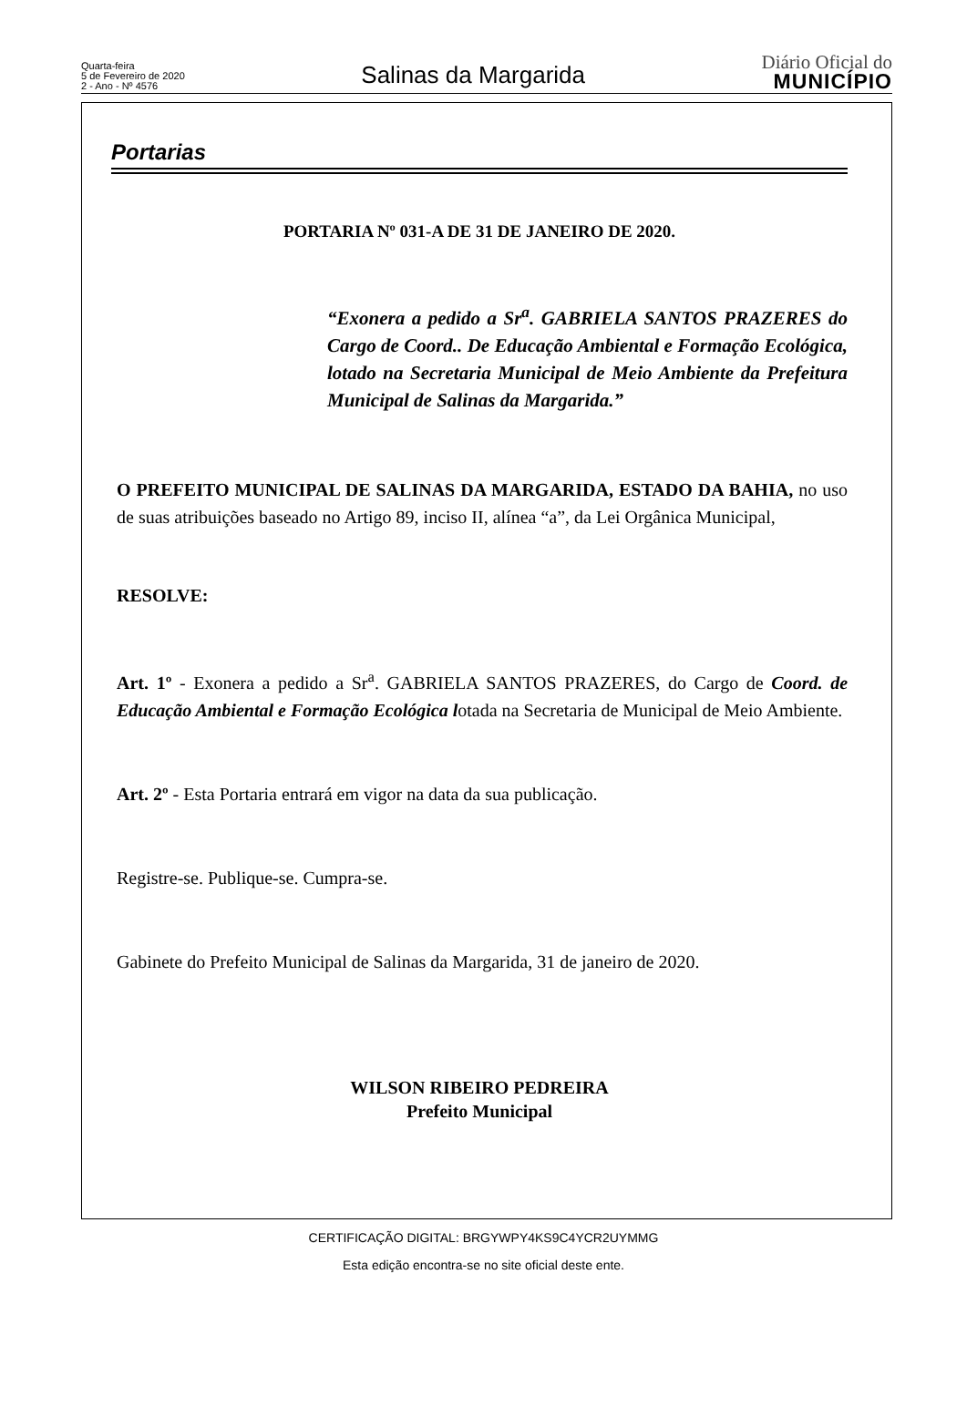Quarta-feira
5 de Fevereiro de 2020
2 - Ano - Nº 4576
Salinas da Margarida
Diário Oficial do
MUNICÍPIO
Portarias
PORTARIA Nº 031-A DE 31 DE JANEIRO DE 2020.
“Exonera a pedido a Sr<sup>a</sup>. GABRIELA SANTOS PRAZERES do Cargo de Coord.. De Educação Ambiental e Formação Ecológica, lotado na Secretaria Municipal de Meio Ambiente da Prefeitura Municipal de Salinas da Margarida.”
O PREFEITO MUNICIPAL DE SALINAS DA MARGARIDA, ESTADO DA BAHIA, no uso de suas atribuições baseado no Artigo 89, inciso II, alínea “a”, da Lei Orgânica Municipal,
RESOLVE:
Art. 1º - Exonera a pedido a Sr<sup>a</sup>. GABRIELA SANTOS PRAZERES, do Cargo de Coord. de Educação Ambiental e Formação Ecológica lotada na Secretaria de Municipal de Meio Ambiente.
Art. 2º - Esta Portaria entrará em vigor na data da sua publicação.
Registre-se. Publique-se. Cumpra-se.
Gabinete do Prefeito Municipal de Salinas da Margarida, 31 de janeiro de 2020.
WILSON RIBEIRO PEDREIRA
Prefeito Municipal
CERTIFICAÇÃO DIGITAL: BRGYWPY4KS9C4YCR2UYMMG
Esta edição encontra-se no site oficial deste ente.